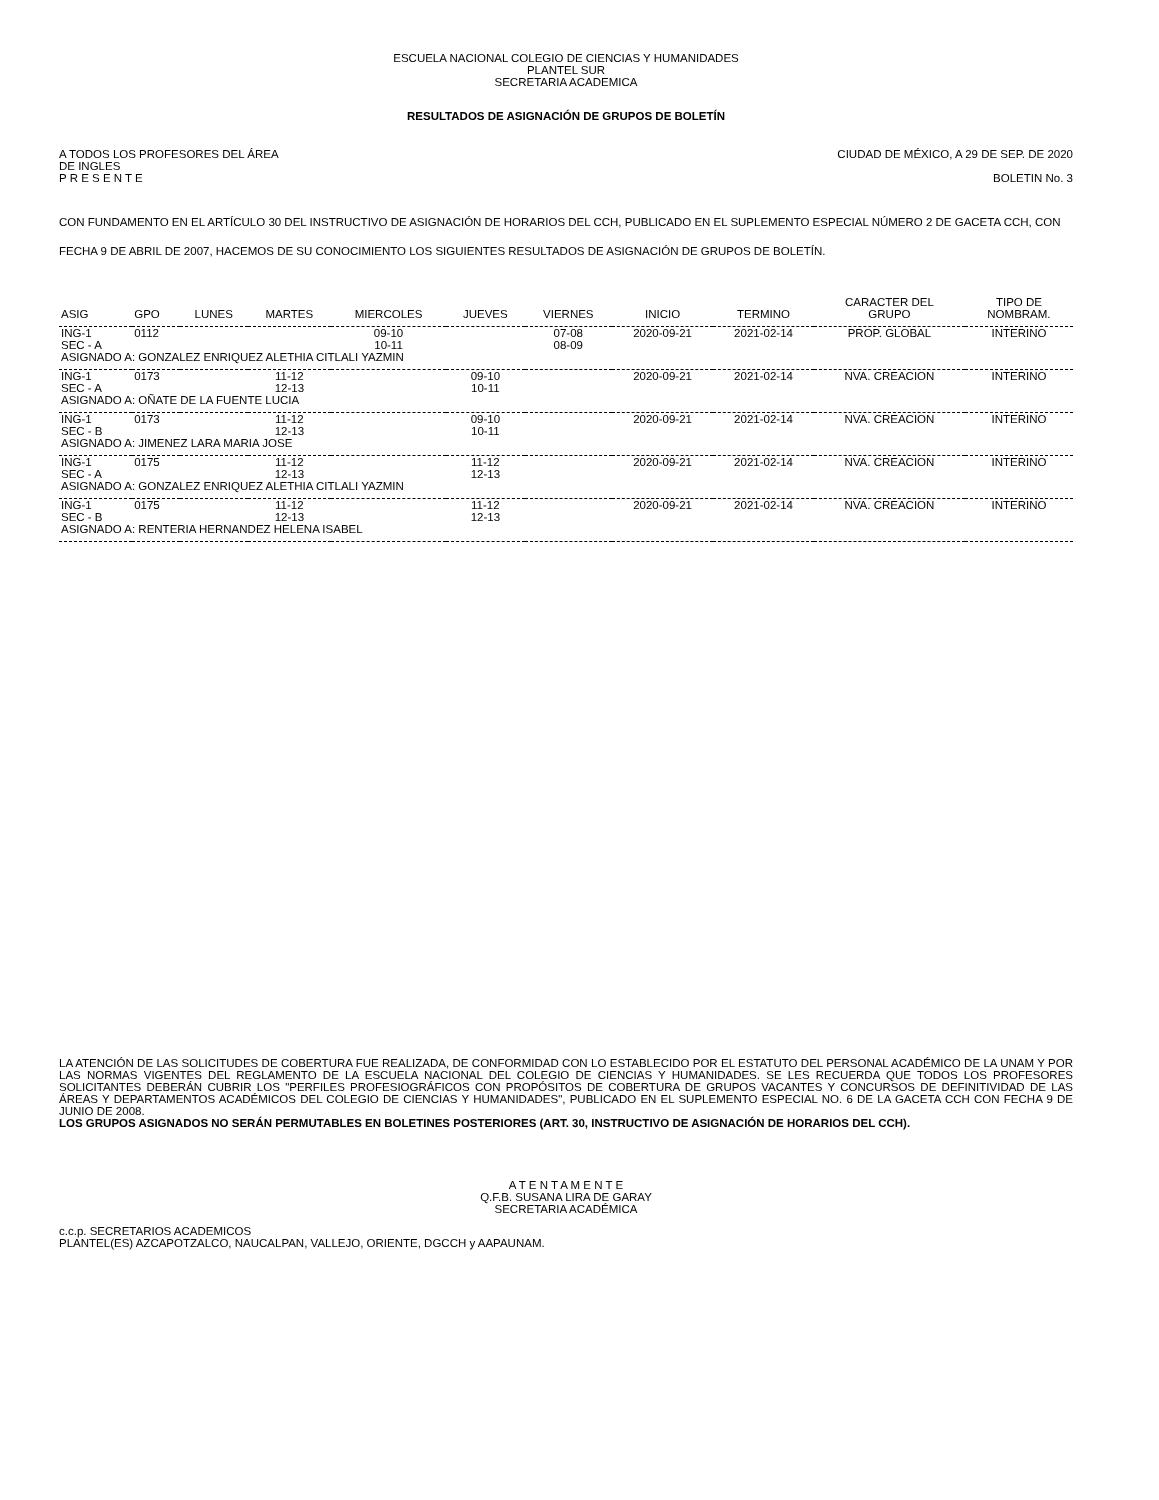ESCUELA NACIONAL COLEGIO DE CIENCIAS Y HUMANIDADES
PLANTEL SUR
SECRETARIA ACADEMICA
RESULTADOS DE ASIGNACIÓN DE GRUPOS DE BOLETÍN
A TODOS LOS PROFESORES DEL ÁREA
DE INGLES CIUDAD DE MÉXICO, A 29 DE SEP. DE 2020
P R E S E N T E BOLETIN No. 3
CON FUNDAMENTO EN EL ARTÍCULO 30 DEL INSTRUCTIVO DE ASIGNACIÓN DE HORARIOS DEL CCH, PUBLICADO EN EL SUPLEMENTO ESPECIAL NÚMERO 2 DE GACETA CCH, CON FECHA 9 DE ABRIL DE 2007, HACEMOS DE SU CONOCIMIENTO LOS SIGUIENTES RESULTADOS DE ASIGNACIÓN DE GRUPOS DE BOLETÍN.
| ASIG | GPO | LUNES | MARTES | MIERCOLES | JUEVES | VIERNES | INICIO | TERMINO | CARACTER DEL GRUPO | TIPO DE NOMBRAM. |
| --- | --- | --- | --- | --- | --- | --- | --- | --- | --- | --- |
| ING-1 | 0112 | | | 09-10 | | 07-08 | 2020-09-21 | 2021-02-14 | PROP. GLOBAL | INTERINO |
| SEC - A | | | | 10-11 | | 08-09 | | | | |
| ASIGNADO A: GONZALEZ ENRIQUEZ ALETHIA CITLALI YAZMIN | | | | | | | | | | |
| ING-1 | 0173 | | 11-12 | | 09-10 | | 2020-09-21 | 2021-02-14 | NVA. CREACION | INTERINO |
| SEC - A | | | 12-13 | | 10-11 | | | | | |
| ASIGNADO A: OÑATE DE LA FUENTE LUCIA | | | | | | | | | | |
| ING-1 | 0173 | | 11-12 | | 09-10 | | 2020-09-21 | 2021-02-14 | NVA. CREACION | INTERINO |
| SEC - B | | | 12-13 | | 10-11 | | | | | |
| ASIGNADO A: JIMENEZ LARA MARIA JOSE | | | | | | | | | | |
| ING-1 | 0175 | | 11-12 | | 11-12 | | 2020-09-21 | 2021-02-14 | NVA. CREACION | INTERINO |
| SEC - A | | | 12-13 | | 12-13 | | | | | |
| ASIGNADO A: GONZALEZ ENRIQUEZ ALETHIA CITLALI YAZMIN | | | | | | | | | | |
| ING-1 | 0175 | | 11-12 | | 11-12 | | 2020-09-21 | 2021-02-14 | NVA. CREACION | INTERINO |
| SEC - B | | | 12-13 | | 12-13 | | | | | |
| ASIGNADO A: RENTERIA HERNANDEZ HELENA ISABEL | | | | | | | | | | |
LA ATENCIÓN DE LAS SOLICITUDES DE COBERTURA FUE REALIZADA, DE CONFORMIDAD CON LO ESTABLECIDO POR EL ESTATUTO DEL PERSONAL ACADÉMICO DE LA UNAM Y POR LAS NORMAS VIGENTES DEL REGLAMENTO DE LA ESCUELA NACIONAL DEL COLEGIO DE CIENCIAS Y HUMANIDADES. SE LES RECUERDA QUE TODOS LOS PROFESORES SOLICITANTES DEBERÁN CUBRIR LOS "PERFILES PROFESIOGRÁFICOS CON PROPÓSITOS DE COBERTURA DE GRUPOS VACANTES Y CONCURSOS DE DEFINITIVIDAD DE LAS ÁREAS Y DEPARTAMENTOS ACADÉMICOS DEL COLEGIO DE CIENCIAS Y HUMANIDADES", PUBLICADO EN EL SUPLEMENTO ESPECIAL NO. 6 DE LA GACETA CCH CON FECHA 9 DE JUNIO DE 2008.
LOS GRUPOS ASIGNADOS NO SERÁN PERMUTABLES EN BOLETINES POSTERIORES (ART. 30, INSTRUCTIVO DE ASIGNACIÓN DE HORARIOS DEL CCH).
A T E N T A M E N T E
Q.F.B. SUSANA LIRA DE GARAY
SECRETARIA ACADÉMICA
c.c.p. SECRETARIOS ACADEMICOS
PLANTEL(ES) AZCAPOTZALCO, NAUCALPAN, VALLEJO, ORIENTE, DGCCH y AAPAUNAM.